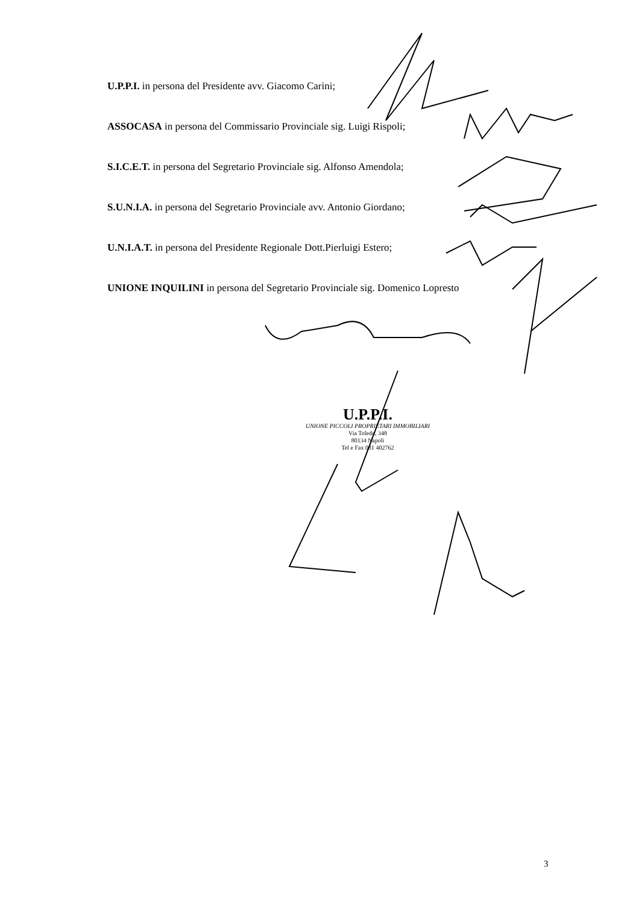U.P.P.I. in persona del Presidente avv. Giacomo Carini;
ASSOCASA in persona del Commissario Provinciale sig. Luigi Rispoli;
S.I.C.E.T. in persona del Segretario Provinciale sig. Alfonso Amendola;
S.U.N.I.A. in persona del Segretario Provinciale avv. Antonio Giordano;
U.N.I.A.T. in persona del Presidente Regionale Dott.Pierluigi Estero;
UNIONE INQUILINI in persona del Segretario Provinciale sig. Domenico Lopresto
U.P.P.I.
UNIONE PICCOLI PROPRIETARI IMMOBILIARI
Via Toledo, 348
80134 Napoli
Tel e Fax 081 402762
3